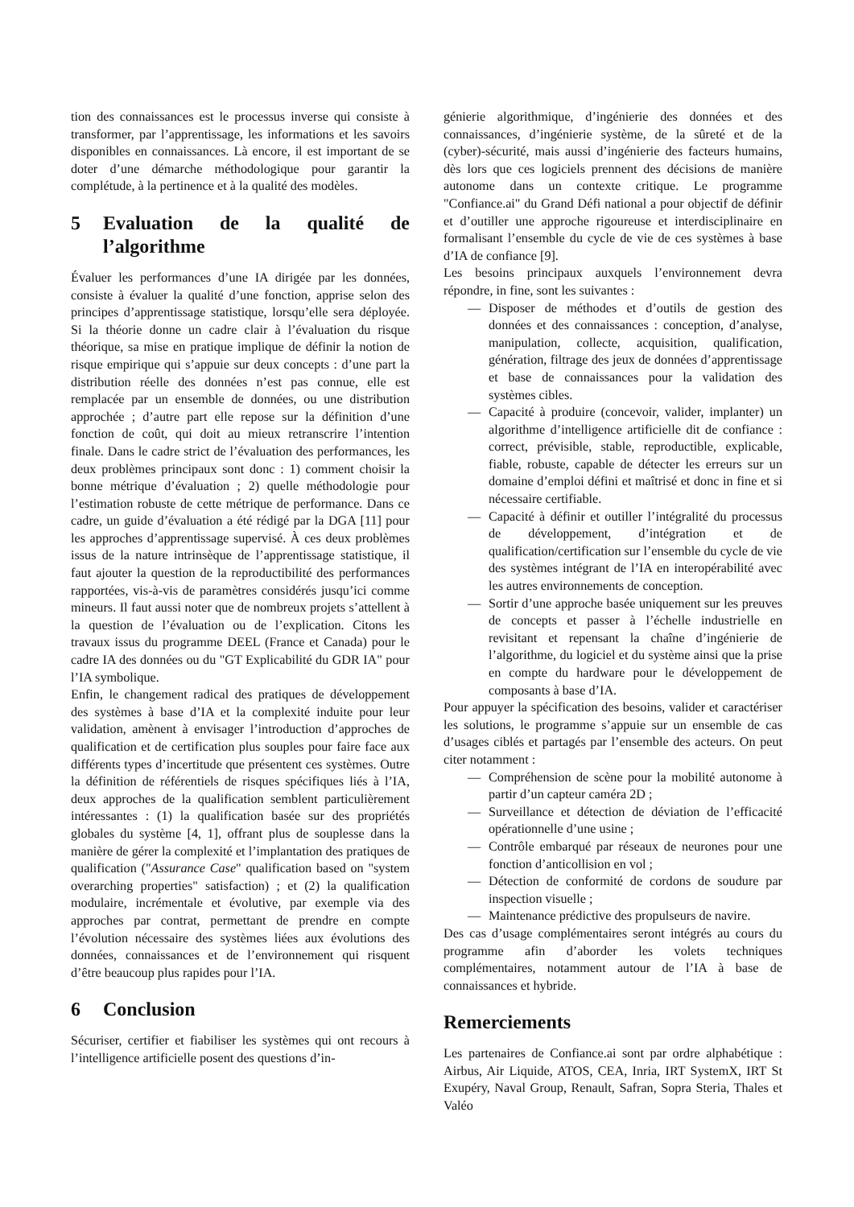tion des connaissances est le processus inverse qui consiste à transformer, par l’apprentissage, les informations et les savoirs disponibles en connaissances. Là encore, il est important de se doter d’une démarche méthodologique pour garantir la complétude, à la pertinence et à la qualité des modèles.
5 Evaluation de la qualité de l’algorithme
Évaluer les performances d’une IA dirigée par les données, consiste à évaluer la qualité d’une fonction, apprise selon des principes d’apprentissage statistique, lorsqu’elle sera déployée. Si la théorie donne un cadre clair à l’évaluation du risque théorique, sa mise en pratique implique de définir la notion de risque empirique qui s’appuie sur deux concepts : d’une part la distribution réelle des données n’est pas connue, elle est remplacée par un ensemble de données, ou une distribution approchée ; d’autre part elle repose sur la définition d’une fonction de coût, qui doit au mieux retranscrire l’intention finale. Dans le cadre strict de l’évaluation des performances, les deux problèmes principaux sont donc : 1) comment choisir la bonne métrique d’évaluation ; 2) quelle méthodologie pour l’estimation robuste de cette métrique de performance. Dans ce cadre, un guide d’évaluation a été rédigé par la DGA [11] pour les approches d’apprentissage supervisé. À ces deux problèmes issus de la nature intrinsèque de l’apprentissage statistique, il faut ajouter la question de la reproductibilité des performances rapportées, vis-à-vis de paramètres considérés jusqu’ici comme mineurs. Il faut aussi noter que de nombreux projets s’attellent à la question de l’évaluation ou de l’explication. Citons les travaux issus du programme DEEL (France et Canada) pour le cadre IA des données ou du "GT Explicabilité du GDR IA" pour l’IA symbolique.
Enfin, le changement radical des pratiques de développement des systèmes à base d’IA et la complexité induite pour leur validation, amènent à envisager l’introduction d’approches de qualification et de certification plus souples pour faire face aux différents types d’incertitude que présentent ces systèmes. Outre la définition de référentiels de risques spécifiques liés à l’IA, deux approches de la qualification semblent particulièrement intéressantes : (1) la qualification basée sur des propriétés globales du système [4, 1], offrant plus de souplesse dans la manière de gérer la complexité et l’implantation des pratiques de qualification ("Assurance Case" qualification based on "system overarching properties" satisfaction) ; et (2) la qualification modulaire, incrémentale et évolutive, par exemple via des approches par contrat, permettant de prendre en compte l’évolution nécessaire des systèmes liées aux évolutions des données, connaissances et de l’environnement qui risquent d’être beaucoup plus rapides pour l’IA.
6 Conclusion
Sécuriser, certifier et fiabiliser les systèmes qui ont recours à l’intelligence artificielle posent des questions d’in-
génierie algorithmique, d’ingénierie des données et des connaissances, d’ingénierie système, de la sûreté et de la (cyber)-sécurité, mais aussi d’ingénierie des facteurs humains, dès lors que ces logiciels prennent des décisions de manière autonome dans un contexte critique. Le programme "Confiance.ai" du Grand Défi national a pour objectif de définir et d’outiller une approche rigoureuse et interdisciplinaire en formalisant l’ensemble du cycle de vie de ces systèmes à base d’IA de confiance [9].
Les besoins principaux auxquels l’environnement devra répondre, in fine, sont les suivantes :
— Disposer de méthodes et d’outils de gestion des données et des connaissances : conception, d’analyse, manipulation, collecte, acquisition, qualification, génération, filtrage des jeux de données d’apprentissage et base de connaissances pour la validation des systèmes cibles.
— Capacité à produire (concevoir, valider, implanter) un algorithme d’intelligence artificielle dit de confiance : correct, prévisible, stable, reproductible, explicable, fiable, robuste, capable de détecter les erreurs sur un domaine d’emploi défini et maîtrisé et donc in fine et si nécessaire certifiable.
— Capacité à définir et outiller l’intégralité du processus de développement, d’intégration et de qualification/certification sur l’ensemble du cycle de vie des systèmes intégrant de l’IA en interopérabilité avec les autres environnements de conception.
— Sortir d’une approche basée uniquement sur les preuves de concepts et passer à l’échelle industrielle en revisitant et repensant la chaîne d’ingénierie de l’algorithme, du logiciel et du système ainsi que la prise en compte du hardware pour le développement de composants à base d’IA.
Pour appuyer la spécification des besoins, valider et caractériser les solutions, le programme s’appuie sur un ensemble de cas d’usages ciblés et partagés par l’ensemble des acteurs. On peut citer notamment :
— Compréhension de scène pour la mobilité autonome à partir d’un capteur caméra 2D ;
— Surveillance et détection de déviation de l’efficacité opérationnelle d’une usine ;
— Contrôle embarqué par réseaux de neurones pour une fonction d’anticollision en vol ;
— Détection de conformité de cordons de soudure par inspection visuelle ;
— Maintenance prédictive des propulseurs de navire.
Des cas d’usage complémentaires seront intégrés au cours du programme afin d’aborder les volets techniques complémentaires, notamment autour de l’IA à base de connaissances et hybride.
Remerciements
Les partenaires de Confiance.ai sont par ordre alphabétique : Airbus, Air Liquide, ATOS, CEA, Inria, IRT SystemX, IRT St Exupéry, Naval Group, Renault, Safran, Sopra Steria, Thales et Valéo